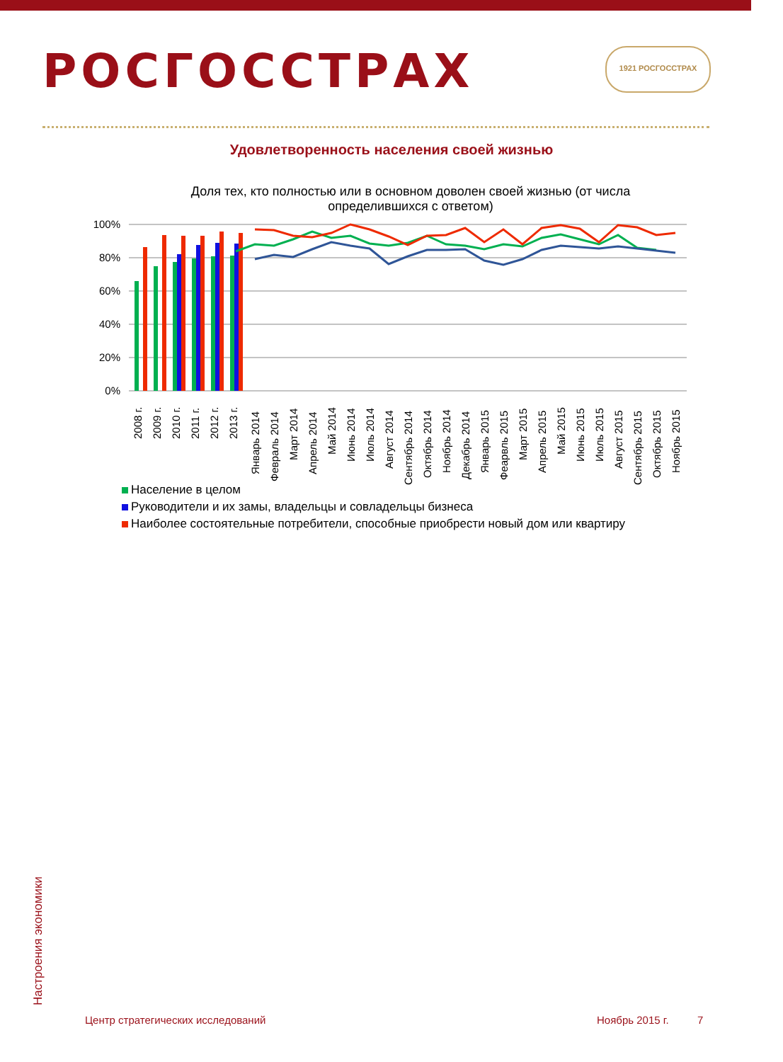РОСГОССТРАХ 1921 РОСГОССТРАХ
Удовлетворенность населения своей жизнью
Доля тех, кто полностью или в основном доволен своей жизнью (от числа определившихся с ответом)
100%
80%
60%
40%
20%
0%
2008 г.
2009 г.
2010 г.
2011 г.
2012 г.
2013 г.
Январь 2014
Февраль 2014
Март 2014
Апрель 2014
Май 2014
Июнь 2014
Июль 2014
Август 2014
Сентябрь 2014
Октябрь 2014
Ноябрь 2014
Декабрь 2014
Январь 2015
Феарвль 2015
Март 2015
Апрель 2015
Май 2015
Июнь 2015
Июль 2015
Август 2015
Сентябрь 2015
Октябрь 2015
Ноябрь 2015
Население в целом
Руководители и их замы, владельцы и совладельцы бизнеса
Наиболее состоятельные потребители, способные приобрести новый дом или квартиру
Настроения экономики
Центр стратегических исследований
Ноябрь 2015 г. 7